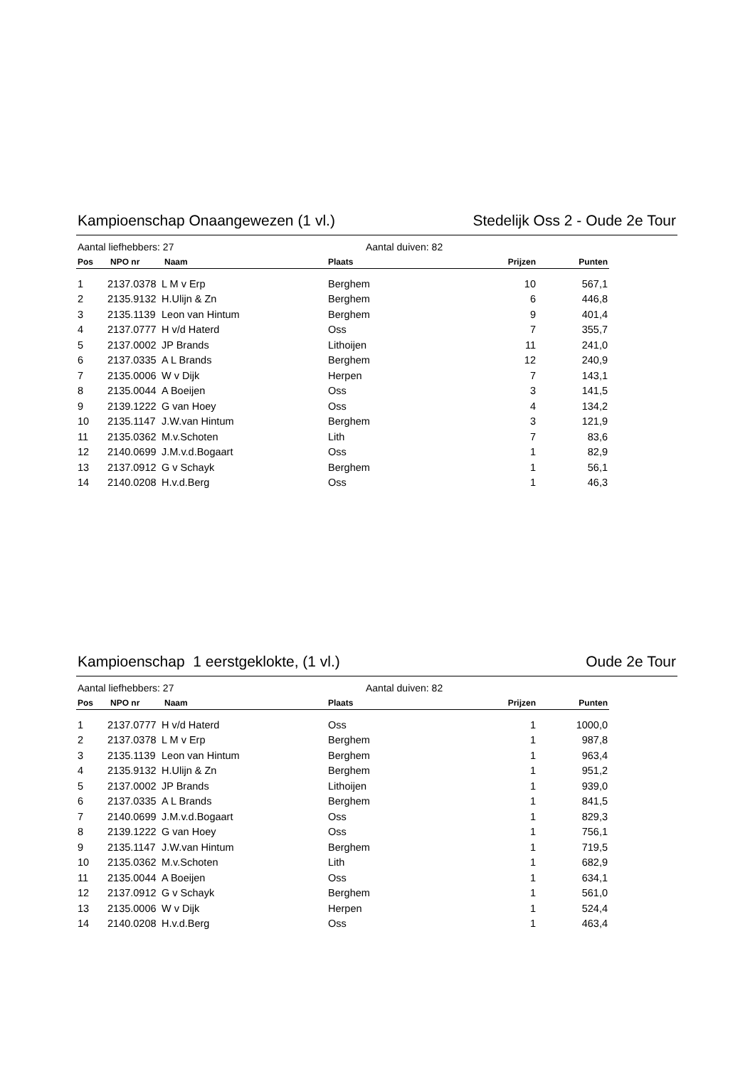Kampioenschap Onaangewezen (1 vl.) Stedelijk Oss 2 - Oude 2e Tour
Aantal liefhebbers: 27 Aantal duiven: 82
| Pos | NPO nr | Naam | Plaats | Prijzen | Punten |
| --- | --- | --- | --- | --- | --- |
| 1 | 2137.0378 | L M v Erp | Berghem | 10 | 567,1 |
| 2 | 2135.9132 | H.Ulijn & Zn | Berghem | 6 | 446,8 |
| 3 | 2135.1139 | Leon van Hintum | Berghem | 9 | 401,4 |
| 4 | 2137.0777 | H v/d Haterd | Oss | 7 | 355,7 |
| 5 | 2137.0002 | JP Brands | Lithoijen | 11 | 241,0 |
| 6 | 2137.0335 | A L Brands | Berghem | 12 | 240,9 |
| 7 | 2135.0006 | W v Dijk | Herpen | 7 | 143,1 |
| 8 | 2135.0044 | A Boeijen | Oss | 3 | 141,5 |
| 9 | 2139.1222 | G van Hoey | Oss | 4 | 134,2 |
| 10 | 2135.1147 | J.W.van Hintum | Berghem | 3 | 121,9 |
| 11 | 2135.0362 | M.v.Schoten | Lith | 7 | 83,6 |
| 12 | 2140.0699 | J.M.v.d.Bogaart | Oss | 1 | 82,9 |
| 13 | 2137.0912 | G v Schayk | Berghem | 1 | 56,1 |
| 14 | 2140.0208 | H.v.d.Berg | Oss | 1 | 46,3 |
Kampioenschap 1 eerstgeklokte, (1 vl.) Oude 2e Tour
Aantal liefhebbers: 27 Aantal duiven: 82
| Pos | NPO nr | Naam | Plaats | Prijzen | Punten |
| --- | --- | --- | --- | --- | --- |
| 1 | 2137.0777 | H v/d Haterd | Oss | 1 | 1000,0 |
| 2 | 2137.0378 | L M v Erp | Berghem | 1 | 987,8 |
| 3 | 2135.1139 | Leon van Hintum | Berghem | 1 | 963,4 |
| 4 | 2135.9132 | H.Ulijn & Zn | Berghem | 1 | 951,2 |
| 5 | 2137.0002 | JP Brands | Lithoijen | 1 | 939,0 |
| 6 | 2137.0335 | A L Brands | Berghem | 1 | 841,5 |
| 7 | 2140.0699 | J.M.v.d.Bogaart | Oss | 1 | 829,3 |
| 8 | 2139.1222 | G van Hoey | Oss | 1 | 756,1 |
| 9 | 2135.1147 | J.W.van Hintum | Berghem | 1 | 719,5 |
| 10 | 2135.0362 | M.v.Schoten | Lith | 1 | 682,9 |
| 11 | 2135.0044 | A Boeijen | Oss | 1 | 634,1 |
| 12 | 2137.0912 | G v Schayk | Berghem | 1 | 561,0 |
| 13 | 2135.0006 | W v Dijk | Herpen | 1 | 524,4 |
| 14 | 2140.0208 | H.v.d.Berg | Oss | 1 | 463,4 |